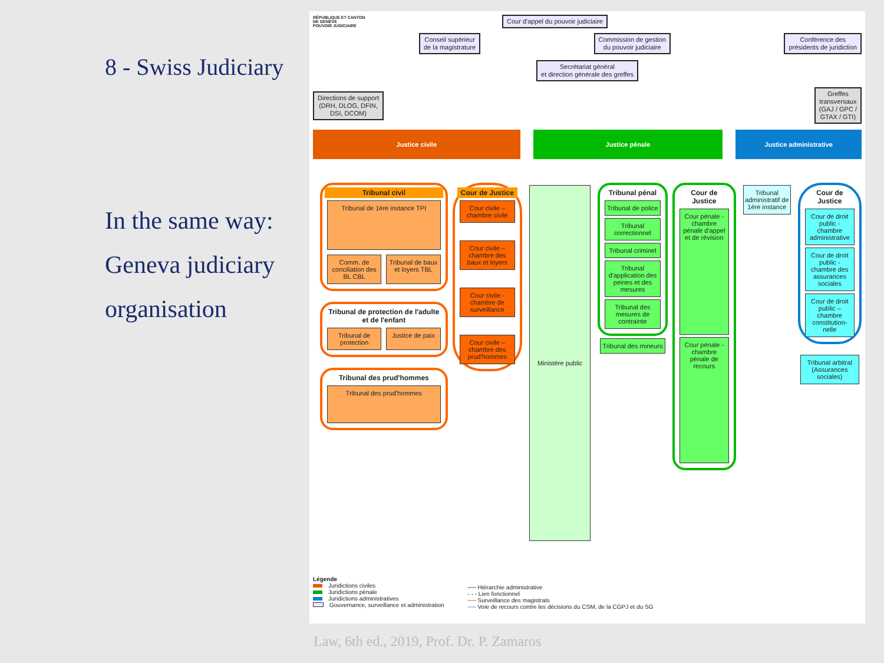8 - Swiss Judiciary
In the same way:
Geneva judiciary
organisation
RÉPUBLIQUE ET CANTON DE GENÈVE
POUVOIR JUDICIAIRE
Cour d'appel du pouvoir judiciaire
Conseil supérieur
de la magistrature
Commission de gestion
du pouvoir judiciaire
Conférence des
présidents de juridiction
Secrétariat général
et direction générale des greffes
Directions de support
(DRH, DLOG, DFIN,
DSI, DCOM)
Greffes
transversaux
(GAJ / GPC /
GTAX / GTI)
Justice civile Justice pénale Justice administrative
Tribunal civil
Tribunal de 1ère instance TPI
Comm. de conciliation des BL CBL
Tribunal de baux et loyers TBL
Tribunal de protection de l'adulte et de l'enfant
Tribunal de protection Justice de paix
Tribunal des prud'hommes
Tribunal des prud'hommes
Cour de Justice
Cour civile – chambre civile
Cour civile – chambre des baux et loyers
Cour civile - chambre de surveillance
Cour civile – chambre des prud'hommes
Ministère public
Tribunal pénal
Tribunal de police
Tribunal correctionnel
Tribunal criminel
Tribunal d'application des peines et des mesures
Tribunal des mesures de contrainte
Tribunal des mineurs
Cour de Justice
Cour pénale - chambre pénale d'appel et de révision
Cour pénale - chambre pénale de recours
Tribunal administratif de 1ère instance
Cour de Justice
Cour de droit public - chambre administrative
Cour de droit public - chambre des assurances sociales
Cour de droit public – chambre constitution-nelle
Tribunal arbitral (Assurances sociales)
Légende
Juridictions civiles
Juridictions pénale
Juridictions administratives
Gouvernance, surveillance et administration
── Hiérarchie administrative
- - - Lien fonctionnel
── Surveillance des magistrats
── Voie de recours contre les décisions du CSM, de la CGPJ et du SG
Law, 6th ed., 2019, Prof. Dr. P. Zamaros